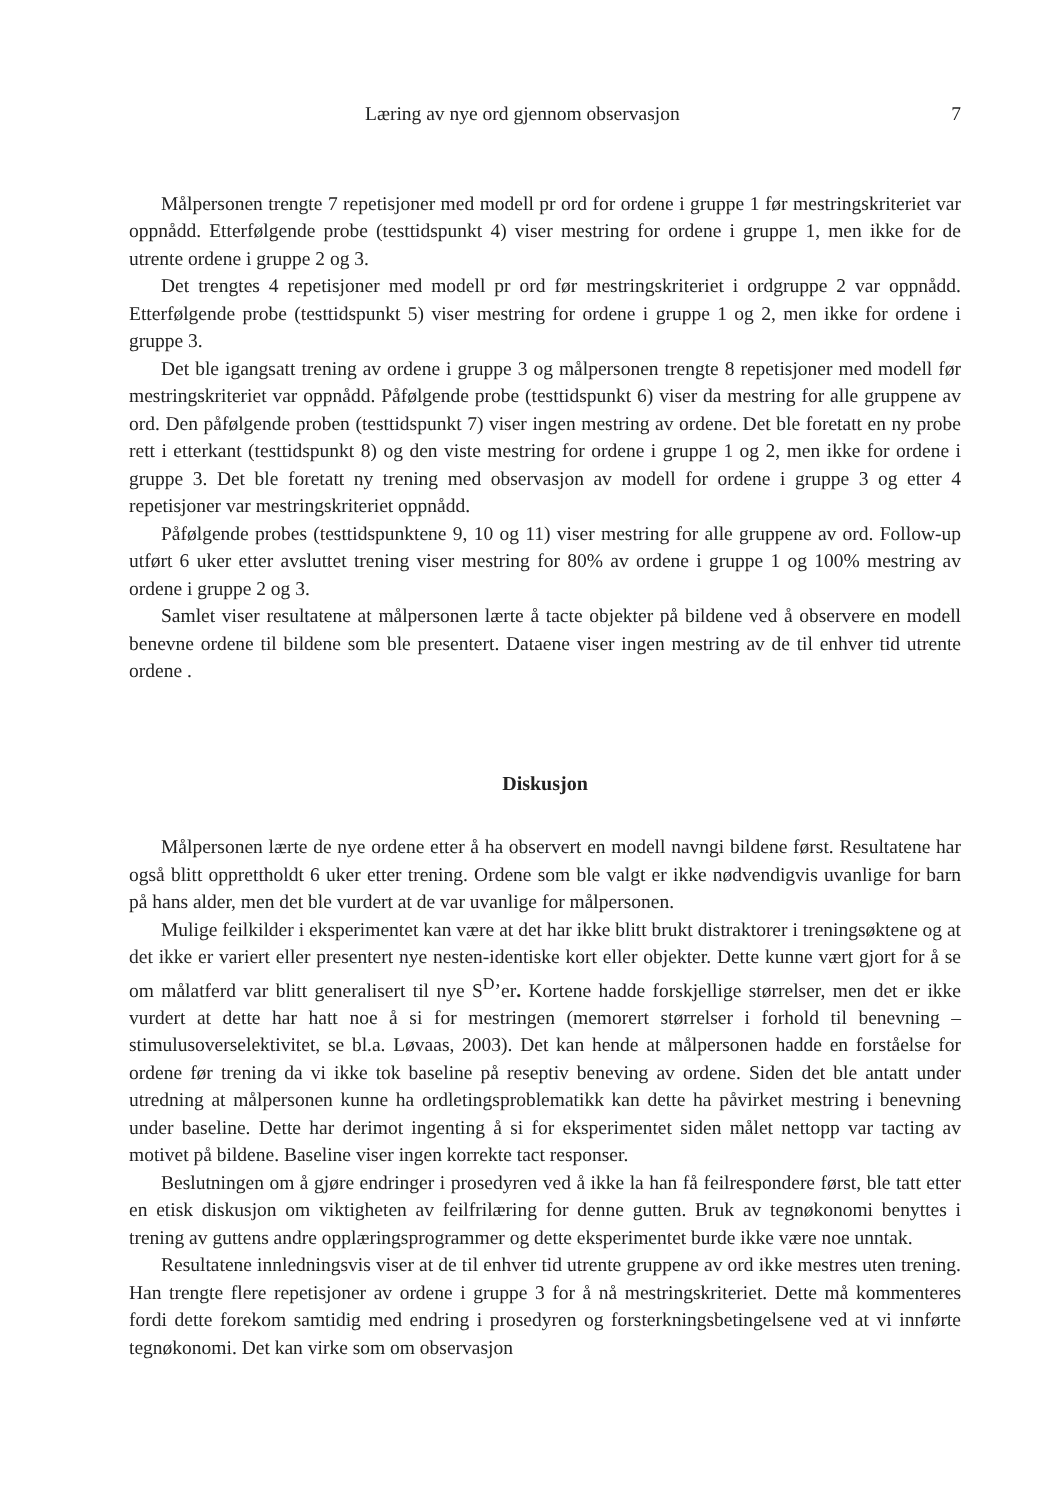Læring av nye ord gjennom observasjon 7
Målpersonen trengte 7 repetisjoner med modell pr ord for ordene i gruppe 1 før mestringskriteriet var oppnådd. Etterfølgende probe (testtidspunkt 4) viser mestring for ordene i gruppe 1, men ikke for de utrente ordene i gruppe 2 og 3.
Det trengtes 4 repetisjoner med modell pr ord før mestringskriteriet i ordgruppe 2 var oppnådd. Etterfølgende probe (testtidspunkt 5) viser mestring for ordene i gruppe 1 og 2, men ikke for ordene i gruppe 3.
Det ble igangsatt trening av ordene i gruppe 3 og målpersonen trengte 8 repetisjoner med modell før mestringskriteriet var oppnådd. Påfølgende probe (testtidspunkt 6) viser da mestring for alle gruppene av ord. Den påfølgende proben (testtidspunkt 7) viser ingen mestring av ordene. Det ble foretatt en ny probe rett i etterkant (testtidspunkt 8) og den viste mestring for ordene i gruppe 1 og 2, men ikke for ordene i gruppe 3. Det ble foretatt ny trening med observasjon av modell for ordene i gruppe 3 og etter 4 repetisjoner var mestringskriteriet oppnådd.
Påfølgende probes (testtidspunktene 9, 10 og 11) viser mestring for alle gruppene av ord. Follow-up utført 6 uker etter avsluttet trening viser mestring for 80% av ordene i gruppe 1 og 100% mestring av ordene i gruppe 2 og 3.
Samlet viser resultatene at målpersonen lærte å tacte objekter på bildene ved å observere en modell benevne ordene til bildene som ble presentert. Dataene viser ingen mestring av de til enhver tid utrente ordene .
Diskusjon
Målpersonen lærte de nye ordene etter å ha observert en modell navngi bildene først. Resultatene har også blitt opprettholdt 6 uker etter trening. Ordene som ble valgt er ikke nødvendigvis uvanlige for barn på hans alder, men det ble vurdert at de var uvanlige for målpersonen.
Mulige feilkilder i eksperimentet kan være at det har ikke blitt brukt distraktorer i treningsøktene og at det ikke er variert eller presentert nye nesten-identiske kort eller objekter. Dette kunne vært gjort for å se om målatferd var blitt generalisert til nye S<sup>D</sup>’er. Kortene hadde forskjellige størrelser, men det er ikke vurdert at dette har hatt noe å si for mestringen (memorert størrelser i forhold til benevning – stimulusoverselektivitet, se bl.a. Løvaas, 2003). Det kan hende at målpersonen hadde en forståelse for ordene før trening da vi ikke tok baseline på reseptiv beneving av ordene. Siden det ble antatt under utredning at målpersonen kunne ha ordletingsproblematikk kan dette ha påvirket mestring i benevning under baseline. Dette har derimot ingenting å si for eksperimentet siden målet nettopp var tacting av motivet på bildene. Baseline viser ingen korrekte tact responser.
Beslutningen om å gjøre endringer i prosedyren ved å ikke la han få feilrespondere først, ble tatt etter en etisk diskusjon om viktigheten av feilfrilæring for denne gutten. Bruk av tegnøkonomi benyttes i trening av guttens andre opplæringsprogrammer og dette eksperimentet burde ikke være noe unntak.
Resultatene innledningsvis viser at de til enhver tid utrente gruppene av ord ikke mestres uten trening. Han trengte flere repetisjoner av ordene i gruppe 3 for å nå mestringskriteriet. Dette må kommenteres fordi dette forekom samtidig med endring i prosedyren og forsterkningsbetingelsene ved at vi innførte tegnøkonomi. Det kan virke som om observasjon